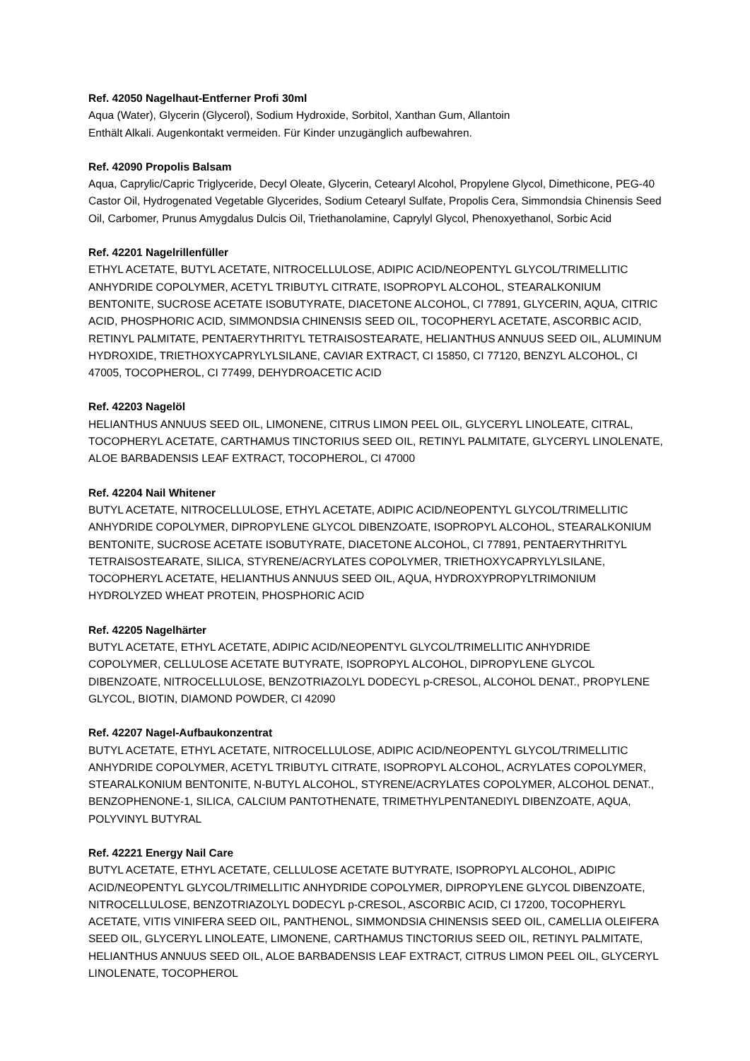Ref. 42050 Nagelhaut-Entferner Profi 30ml
Aqua (Water), Glycerin (Glycerol), Sodium Hydroxide, Sorbitol, Xanthan Gum, Allantoin
Enthält Alkali. Augenkontakt vermeiden. Für Kinder unzugänglich aufbewahren.
Ref. 42090 Propolis Balsam
Aqua, Caprylic/Capric Triglyceride, Decyl Oleate, Glycerin, Cetearyl Alcohol, Propylene Glycol, Dimethicone, PEG-40 Castor Oil, Hydrogenated Vegetable Glycerides, Sodium Cetearyl Sulfate, Propolis Cera, Simmondsia Chinensis Seed Oil, Carbomer, Prunus Amygdalus Dulcis Oil, Triethanolamine, Caprylyl Glycol, Phenoxyethanol, Sorbic Acid
Ref. 42201 Nagelrillenfüller
ETHYL ACETATE, BUTYL ACETATE, NITROCELLULOSE, ADIPIC ACID/NEOPENTYL GLYCOL/TRIMELLITIC ANHYDRIDE COPOLYMER, ACETYL TRIBUTYL CITRATE, ISOPROPYL ALCOHOL, STEARALKONIUM BENTONITE, SUCROSE ACETATE ISOBUTYRATE, DIACETONE ALCOHOL, CI 77891, GLYCERIN, AQUA, CITRIC ACID, PHOSPHORIC ACID, SIMMONDSIA CHINENSIS SEED OIL, TOCOPHERYL ACETATE, ASCORBIC ACID, RETINYL PALMITATE, PENTAERYTHRITYL TETRAISOSTEARATE, HELIANTHUS ANNUUS SEED OIL, ALUMINUM HYDROXIDE, TRIETHOXYCAPRYLYLSILANE, CAVIAR EXTRACT, CI 15850, CI 77120, BENZYL ALCOHOL, CI 47005, TOCOPHEROL, CI 77499, DEHYDROACETIC ACID
Ref. 42203 Nagelöl
HELIANTHUS ANNUUS SEED OIL, LIMONENE, CITRUS LIMON PEEL OIL, GLYCERYL LINOLEATE, CITRAL, TOCOPHERYL ACETATE, CARTHAMUS TINCTORIUS SEED OIL, RETINYL PALMITATE, GLYCERYL LINOLENATE, ALOE BARBADENSIS LEAF EXTRACT, TOCOPHEROL, CI 47000
Ref. 42204 Nail Whitener
BUTYL ACETATE, NITROCELLULOSE, ETHYL ACETATE, ADIPIC ACID/NEOPENTYL GLYCOL/TRIMELLITIC ANHYDRIDE COPOLYMER, DIPROPYLENE GLYCOL DIBENZOATE, ISOPROPYL ALCOHOL, STEARALKONIUM BENTONITE, SUCROSE ACETATE ISOBUTYRATE, DIACETONE ALCOHOL, CI 77891, PENTAERYTHRITYL TETRAISOSTEARATE, SILICA, STYRENE/ACRYLATES COPOLYMER, TRIETHOXYCAPRYLYLSILANE, TOCOPHERYL ACETATE, HELIANTHUS ANNUUS SEED OIL, AQUA, HYDROXYPROPYLTRIMONIUM HYDROLYZED WHEAT PROTEIN, PHOSPHORIC ACID
Ref. 42205 Nagelhärter
BUTYL ACETATE, ETHYL ACETATE, ADIPIC ACID/NEOPENTYL GLYCOL/TRIMELLITIC ANHYDRIDE COPOLYMER, CELLULOSE ACETATE BUTYRATE, ISOPROPYL ALCOHOL, DIPROPYLENE GLYCOL DIBENZOATE, NITROCELLULOSE, BENZOTRIAZOLYL DODECYL p-CRESOL, ALCOHOL DENAT., PROPYLENE GLYCOL, BIOTIN, DIAMOND POWDER, CI 42090
Ref. 42207 Nagel-Aufbaukonzentrat
BUTYL ACETATE, ETHYL ACETATE, NITROCELLULOSE, ADIPIC ACID/NEOPENTYL GLYCOL/TRIMELLITIC ANHYDRIDE COPOLYMER, ACETYL TRIBUTYL CITRATE, ISOPROPYL ALCOHOL, ACRYLATES COPOLYMER, STEARALKONIUM BENTONITE, N-BUTYL ALCOHOL, STYRENE/ACRYLATES COPOLYMER, ALCOHOL DENAT., BENZOPHENONE-1, SILICA, CALCIUM PANTOTHENATE, TRIMETHYLPENTANEDIYL DIBENZOATE, AQUA, POLYVINYL BUTYRAL
Ref. 42221 Energy Nail Care
BUTYL ACETATE, ETHYL ACETATE, CELLULOSE ACETATE BUTYRATE, ISOPROPYL ALCOHOL, ADIPIC ACID/NEOPENTYL GLYCOL/TRIMELLITIC ANHYDRIDE COPOLYMER, DIPROPYLENE GLYCOL DIBENZOATE, NITROCELLULOSE, BENZOTRIAZOLYL DODECYL p-CRESOL, ASCORBIC ACID, CI 17200, TOCOPHERYL ACETATE, VITIS VINIFERA SEED OIL, PANTHENOL, SIMMONDSIA CHINENSIS SEED OIL, CAMELLIA OLEIFERA SEED OIL, GLYCERYL LINOLEATE, LIMONENE, CARTHAMUS TINCTORIUS SEED OIL, RETINYL PALMITATE, HELIANTHUS ANNUUS SEED OIL, ALOE BARBADENSIS LEAF EXTRACT, CITRUS LIMON PEEL OIL, GLYCERYL LINOLENATE, TOCOPHEROL